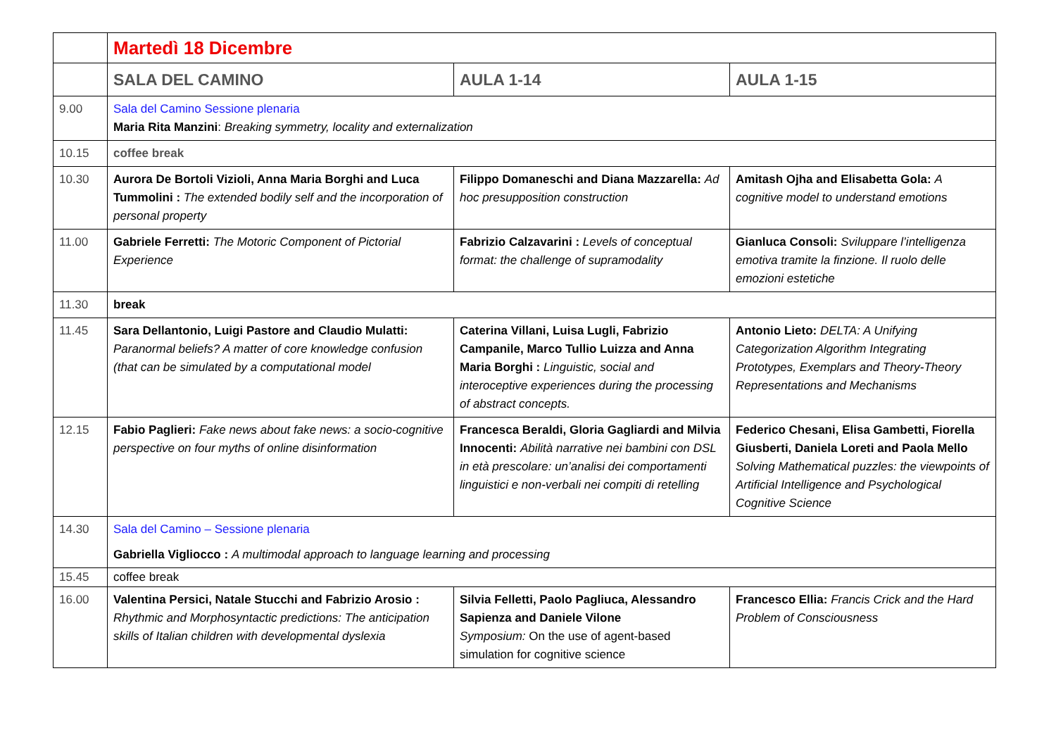| | Martedì 18 Dicembre | | |
| | SALA DEL CAMINO | AULA 1-14 | AULA 1-15 |
| 9.00 | Sala del Camino Sessione plenaria Maria Rita Manzini : Breaking symmetry, locality and externalization | | |
| 10.15 | coffee break | | |
| 10.30 | Aurora De Bortoli Vizioli, Anna Maria Borghi and Luca Tummolini : The extended bodily self and the incorporation of personal property | Filippo Domaneschi and Diana Mazzarella: Ad hoc presupposition construction | Amitash Ojha and Elisabetta Gola: A cognitive model to understand emotions |
| 11.00 | Gabriele Ferretti: The Motoric Component of Pictorial Experience | Fabrizio Calzavarini : Levels of conceptual format: the challenge of supramodality | Gianluca Consoli: Sviluppare l’intelligenza emotiva tramite la finzione. Il ruolo delle emozioni estetiche |
| 11.30 | break | | |
| 11.45 | Sara Dellantonio, Luigi Pastore and Claudio Mulatti: Paranormal beliefs? A matter of core knowledge confusion (that can be simulated by a computational model | Caterina Villani, Luisa Lugli, Fabrizio Campanile, Marco Tullio Luizza and Anna Maria Borghi : Linguistic, social and interoceptive experiences during the processing of abstract concepts. | Antonio Lieto: DELTA: A Unifying Categorization Algorithm Integrating Prototypes, Exemplars and Theory-Theory Representations and Mechanisms |
| 12.15 | Fabio Paglieri: Fake news about fake news: a socio-cognitive perspective on four myths of online disinformation | Francesca Beraldi, Gloria Gagliardi and Milvia Innocenti: Abilità narrative nei bambini con DSL in età prescolare: un’analisi dei comportamenti linguistici e non-verbali nei compiti di retelling | Federico Chesani, Elisa Gambetti, Fiorella Giusberti, Daniela Loreti and Paola Mello Solving Mathematical puzzles: the viewpoints of Artificial Intelligence and Psychological Cognitive Science |
| 14.30 | Sala del Camino – Sessione plenaria Gabriella Vigliocco : A multimodal approach to language learning and processing | | |
| 15.45 | coffee break | | |
| 16.00 | Valentina Persici, Natale Stucchi and Fabrizio Arosio : Rhythmic and Morphosyntactic predictions: The anticipation skills of Italian children with developmental dyslexia | Silvia Felletti, Paolo Pagliuca, Alessandro Sapienza and Daniele Vilone Symposium: On the use of agent-based simulation for cognitive science | Francesco Ellia: Francis Crick and the Hard Problem of Consciousness |